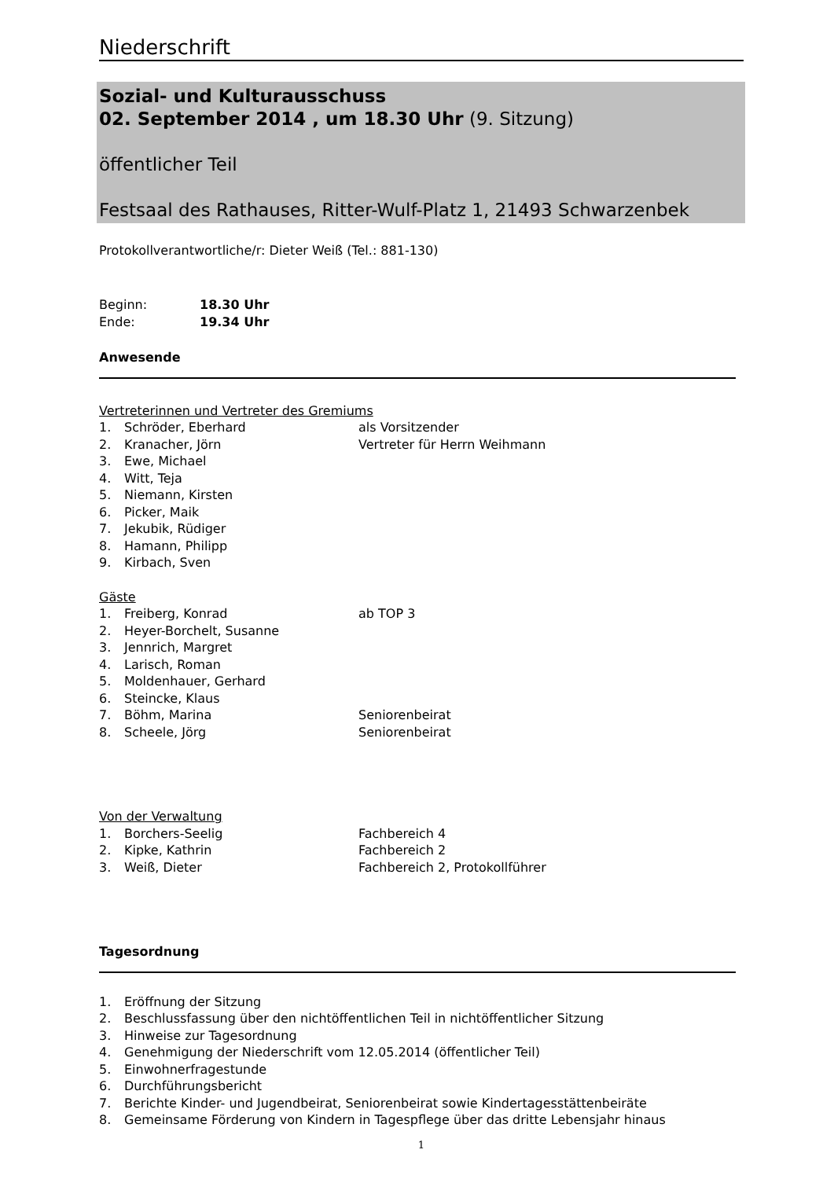Niederschrift
Sozial- und Kulturausschuss
02. September 2014 , um 18.30 Uhr (9. Sitzung)
öffentlicher Teil
Festsaal des Rathauses, Ritter-Wulf-Platz 1, 21493 Schwarzenbek
Protokollverantwortliche/r: Dieter Weiß (Tel.: 881-130)
Beginn: 18.30 Uhr
Ende: 19.34 Uhr
Anwesende
Vertreterinnen und Vertreter des Gremiums
1. Schröder, Eberhard als Vorsitzender
2. Kranacher, Jörn Vertreter für Herrn Weihmann
3. Ewe, Michael
4. Witt, Teja
5. Niemann, Kirsten
6. Picker, Maik
7. Jekubik, Rüdiger
8. Hamann, Philipp
9. Kirbach, Sven
Gäste
1. Freiberg, Konrad ab TOP 3
2. Heyer-Borchelt, Susanne
3. Jennrich, Margret
4. Larisch, Roman
5. Moldenhauer, Gerhard
6. Steincke, Klaus
7. Böhm, Marina Seniorenbeirat
8. Scheele, Jörg Seniorenbeirat
Von der Verwaltung
1. Borchers-Seelig Fachbereich 4
2. Kipke, Kathrin Fachbereich 2
3. Weiß, Dieter Fachbereich 2, Protokollführer
Tagesordnung
1. Eröffnung der Sitzung
2. Beschlussfassung über den nichtöffentlichen Teil in nichtöffentlicher Sitzung
3. Hinweise zur Tagesordnung
4. Genehmigung der Niederschrift vom 12.05.2014 (öffentlicher Teil)
5. Einwohnerfragestunde
6. Durchführungsbericht
7. Berichte Kinder- und Jugendbeirat, Seniorenbeirat sowie Kindertagesstättenbeiräte
8. Gemeinsame Förderung von Kindern in Tagespflege über das dritte Lebensjahr hinaus
1